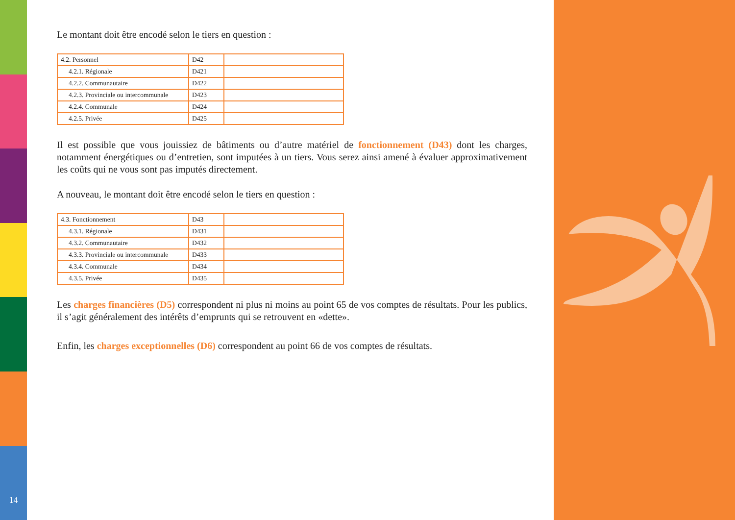14
Le montant doit être encodé selon le tiers en question :
| 4.2. Personnel | D42 | |
| 4.2.1. Régionale | D421 | |
| 4.2.2. Communautaire | D422 | |
| 4.2.3. Provinciale ou intercommunale | D423 | |
| 4.2.4. Communale | D424 | |
| 4.2.5. Privée | D425 | |
Il est possible que vous jouissiez de bâtiments ou d’autre matériel de fonctionnement (D43) dont les charges, notamment énergétiques ou d’entretien, sont imputées à un tiers. Vous serez ainsi amené à évaluer approximativement les coûts qui ne vous sont pas imputés directement.
A nouveau, le montant doit être encodé selon le tiers en question :
| 4.3. Fonctionnement | D43 | |
| 4.3.1. Régionale | D431 | |
| 4.3.2. Communautaire | D432 | |
| 4.3.3. Provinciale ou intercommunale | D433 | |
| 4.3.4. Communale | D434 | |
| 4.3.5. Privée | D435 | |
Les charges financières (D5) correspondent ni plus ni moins au point 65 de vos comptes de résultats. Pour les publics, il s’agit généralement des intérêts d’emprunts qui se retrouvent en «dette».
Enfin, les charges exceptionnelles (D6) correspondent au point 66 de vos comptes de résultats.